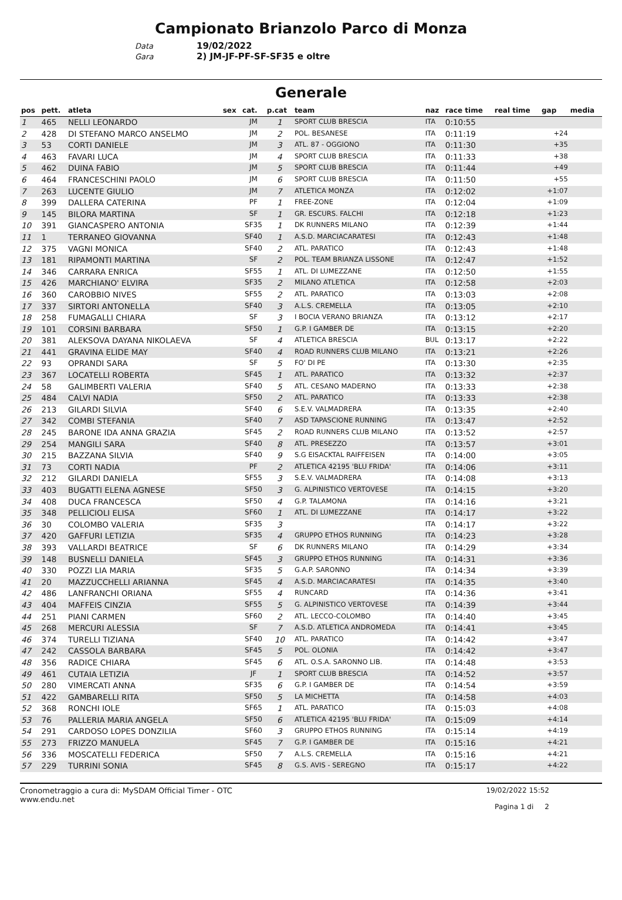Campionato Brianzolo Parco di Monza
Data 19/02/2022
Gara 2) JM-JF-PF-SF-SF35 e oltre
Generale
| pos | pett. | atleta | sex | cat. | p.cat | team | naz | race time | real time | gap | media |
| --- | --- | --- | --- | --- | --- | --- | --- | --- | --- | --- | --- |
| 1 | 465 | NELLI LEONARDO | | JM | 1 | SPORT CLUB BRESCIA | ITA | 0:10:55 | | | |
| 2 | 428 | DI STEFANO MARCO ANSELMO | | JM | 2 | POL. BESANESE | ITA | 0:11:19 | | +24 | |
| 3 | 53 | CORTI DANIELE | | JM | 3 | ATL. 87 - OGGIONO | ITA | 0:11:30 | | +35 | |
| 4 | 463 | FAVARI LUCA | | JM | 4 | SPORT CLUB BRESCIA | ITA | 0:11:33 | | +38 | |
| 5 | 462 | DUINA FABIO | | JM | 5 | SPORT CLUB BRESCIA | ITA | 0:11:44 | | +49 | |
| 6 | 464 | FRANCESCHINI PAOLO | | JM | 6 | SPORT CLUB BRESCIA | ITA | 0:11:50 | | +55 | |
| 7 | 263 | LUCENTE GIULIO | | JM | 7 | ATLETICA MONZA | ITA | 0:12:02 | | +1:07 | |
| 8 | 399 | DALLERA CATERINA | | PF | 1 | FREE-ZONE | ITA | 0:12:04 | | +1:09 | |
| 9 | 145 | BILORA MARTINA | | SF | 1 | GR. ESCURS. FALCHI | ITA | 0:12:18 | | +1:23 | |
| 10 | 391 | GIANCASPERO ANTONIA | | SF35 | 1 | DK RUNNERS MILANO | ITA | 0:12:39 | | +1:44 | |
| 11 | 1 | TERRANEO GIOVANNA | | SF40 | 1 | A.S.D. MARCIACARATESI | ITA | 0:12:43 | | +1:48 | |
| 12 | 375 | VAGNI MONICA | | SF40 | 2 | ATL. PARATICO | ITA | 0:12:43 | | +1:48 | |
| 13 | 181 | RIPAMONTI MARTINA | | SF | 2 | POL. TEAM BRIANZA LISSONE | ITA | 0:12:47 | | +1:52 | |
| 14 | 346 | CARRARA ENRICA | | SF55 | 1 | ATL. DI LUMEZZANE | ITA | 0:12:50 | | +1:55 | |
| 15 | 426 | MARCHIANO' ELVIRA | | SF35 | 2 | MILANO ATLETICA | ITA | 0:12:58 | | +2:03 | |
| 16 | 360 | CAROBBIO NIVES | | SF55 | 2 | ATL. PARATICO | ITA | 0:13:03 | | +2:08 | |
| 17 | 337 | SIRTORI ANTONELLA | | SF40 | 3 | A.L.S. CREMELLA | ITA | 0:13:05 | | +2:10 | |
| 18 | 258 | FUMAGALLI CHIARA | | SF | 3 | I BOCIA VERANO BRIANZA | ITA | 0:13:12 | | +2:17 | |
| 19 | 101 | CORSINI BARBARA | | SF50 | 1 | G.P. I GAMBER DE | ITA | 0:13:15 | | +2:20 | |
| 20 | 381 | ALEKSOVA DAYANA NIKOLAEVA | | SF | 4 | ATLETICA BRESCIA | BUL | 0:13:17 | | +2:22 | |
| 21 | 441 | GRAVINA ELIDE MAY | | SF40 | 4 | ROAD RUNNERS CLUB MILANO | ITA | 0:13:21 | | +2:26 | |
| 22 | 93 | OPRANDI SARA | | SF | 5 | FO' DI PE | ITA | 0:13:30 | | +2:35 | |
| 23 | 367 | LOCATELLI ROBERTA | | SF45 | 1 | ATL. PARATICO | ITA | 0:13:32 | | +2:37 | |
| 24 | 58 | GALIMBERTI VALERIA | | SF40 | 5 | ATL. CESANO MADERNO | ITA | 0:13:33 | | +2:38 | |
| 25 | 484 | CALVI NADIA | | SF50 | 2 | ATL. PARATICO | ITA | 0:13:33 | | +2:38 | |
| 26 | 213 | GILARDI SILVIA | | SF40 | 6 | S.E.V. VALMADRERA | ITA | 0:13:35 | | +2:40 | |
| 27 | 342 | COMBI STEFANIA | | SF40 | 7 | ASD TAPASCIONE RUNNING | ITA | 0:13:47 | | +2:52 | |
| 28 | 245 | BARONE IDA ANNA GRAZIA | | SF45 | 2 | ROAD RUNNERS CLUB MILANO | ITA | 0:13:52 | | +2:57 | |
| 29 | 254 | MANGILI SARA | | SF40 | 8 | ATL. PRESEZZO | ITA | 0:13:57 | | +3:01 | |
| 30 | 215 | BAZZANA SILVIA | | SF40 | 9 | S.G EISACKTAL RAIFFEISEN | ITA | 0:14:00 | | +3:05 | |
| 31 | 73 | CORTI NADIA | | PF | 2 | ATLETICA 42195 'BLU FRIDA' | ITA | 0:14:06 | | +3:11 | |
| 32 | 212 | GILARDI DANIELA | | SF55 | 3 | S.E.V. VALMADRERA | ITA | 0:14:08 | | +3:13 | |
| 33 | 403 | BUGATTI ELENA AGNESE | | SF50 | 3 | G. ALPINISTICO VERTOVESE | ITA | 0:14:15 | | +3:20 | |
| 34 | 408 | DUCA FRANCESCA | | SF50 | 4 | G.P. TALAMONA | ITA | 0:14:16 | | +3:21 | |
| 35 | 348 | PELLICIOLI ELISA | | SF60 | 1 | ATL. DI LUMEZZANE | ITA | 0:14:17 | | +3:22 | |
| 36 | 30 | COLOMBO VALERIA | | SF35 | 3 | | ITA | 0:14:17 | | +3:22 | |
| 37 | 420 | GAFFURI LETIZIA | | SF35 | 4 | GRUPPO ETHOS RUNNING | ITA | 0:14:23 | | +3:28 | |
| 38 | 393 | VALLARDI BEATRICE | | SF | 6 | DK RUNNERS MILANO | ITA | 0:14:29 | | +3:34 | |
| 39 | 148 | BUSNELLI DANIELA | | SF45 | 3 | GRUPPO ETHOS RUNNING | ITA | 0:14:31 | | +3:36 | |
| 40 | 330 | POZZI LIA MARIA | | SF35 | 5 | G.A.P. SARONNO | ITA | 0:14:34 | | +3:39 | |
| 41 | 20 | MAZZUCCHELLI ARIANNA | | SF45 | 4 | A.S.D. MARCIACARATESI | ITA | 0:14:35 | | +3:40 | |
| 42 | 486 | LANFRANCHI ORIANA | | SF55 | 4 | RUNCARD | ITA | 0:14:36 | | +3:41 | |
| 43 | 404 | MAFFEIS CINZIA | | SF55 | 5 | G. ALPINISTICO VERTOVESE | ITA | 0:14:39 | | +3:44 | |
| 44 | 251 | PIANI CARMEN | | SF60 | 2 | ATL. LECCO-COLOMBO | ITA | 0:14:40 | | +3:45 | |
| 45 | 268 | MERCURI ALESSIA | | SF | 7 | A.S.D. ATLETICA ANDROMEDA | ITA | 0:14:41 | | +3:45 | |
| 46 | 374 | TURELLI TIZIANA | | SF40 | 10 | ATL. PARATICO | ITA | 0:14:42 | | +3:47 | |
| 47 | 242 | CASSOLA BARBARA | | SF45 | 5 | POL. OLONIA | ITA | 0:14:42 | | +3:47 | |
| 48 | 356 | RADICE CHIARA | | SF45 | 6 | ATL. O.S.A. SARONNO LIB. | ITA | 0:14:48 | | +3:53 | |
| 49 | 461 | CUTAIA LETIZIA | | JF | 1 | SPORT CLUB BRESCIA | ITA | 0:14:52 | | +3:57 | |
| 50 | 280 | VIMERCATI ANNA | | SF35 | 6 | G.P. I GAMBER DE | ITA | 0:14:54 | | +3:59 | |
| 51 | 422 | GAMBARELLI RITA | | SF50 | 5 | LA MICHETTA | ITA | 0:14:58 | | +4:03 | |
| 52 | 368 | RONCHI IOLE | | SF65 | 1 | ATL. PARATICO | ITA | 0:15:03 | | +4:08 | |
| 53 | 76 | PALLERIA MARIA ANGELA | | SF50 | 6 | ATLETICA 42195 'BLU FRIDA' | ITA | 0:15:09 | | +4:14 | |
| 54 | 291 | CARDOSO LOPES DONZILIA | | SF60 | 3 | GRUPPO ETHOS RUNNING | ITA | 0:15:14 | | +4:19 | |
| 55 | 273 | FRIZZO MANUELA | | SF45 | 7 | G.P. I GAMBER DE | ITA | 0:15:16 | | +4:21 | |
| 56 | 336 | MOSCATELLI FEDERICA | | SF50 | 7 | A.L.S. CREMELLA | ITA | 0:15:16 | | +4:21 | |
| 57 | 229 | TURRINI SONIA | | SF45 | 8 | G.S. AVIS - SEREGNO | ITA | 0:15:17 | | +4:22 | |
Cronometraggio a cura di: MySDAM Official Timer - OTC
www.endu.net
19/02/2022 15:52
Pagina 1 di 2